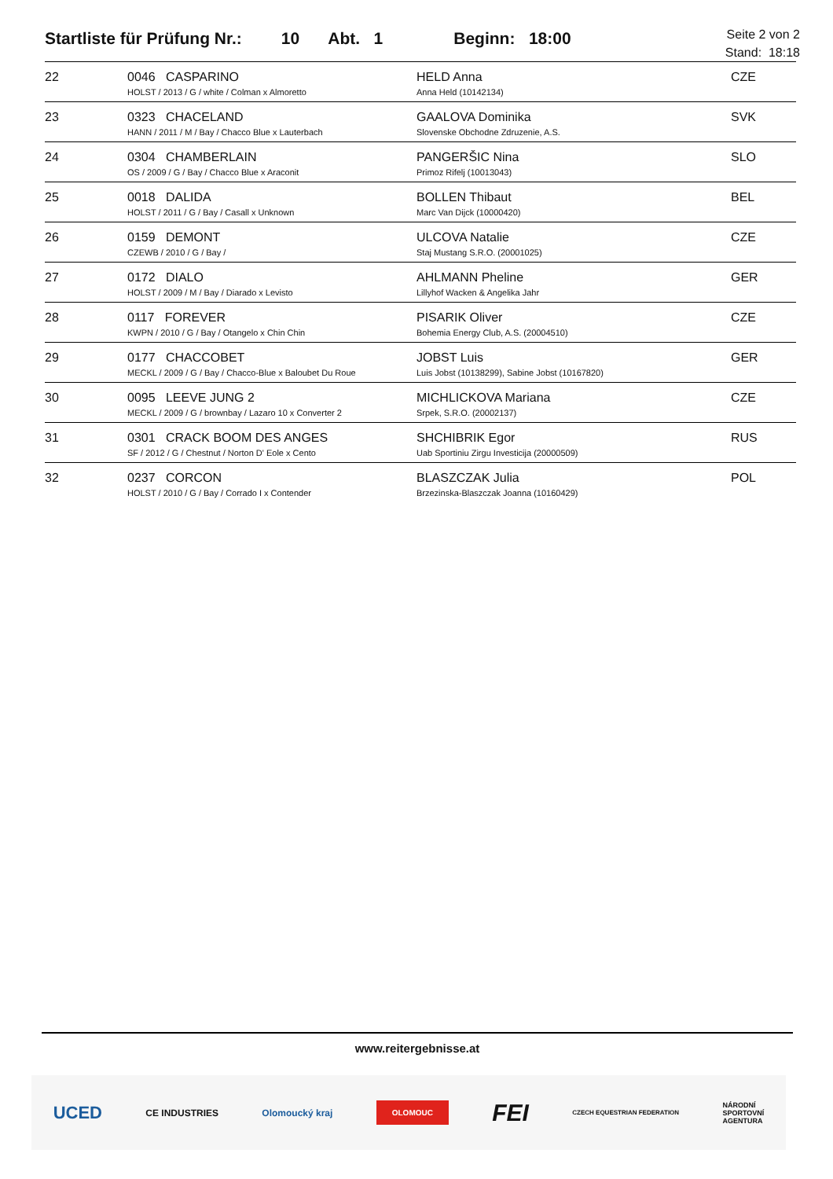Startliste für Prüfung Nr.: 10 Abt. 1 Beginn: 18:00 Seite 2 von 2
Stand: 18:18
| 22 | 0046 CASPARINO HOLST / 2013 / G / white / Colman x Almoretto | HELD Anna Anna Held (10142134) | CZE |
| 23 | 0323 CHACELAND HANN / 2011 / M / Bay / Chacco Blue x Lauterbach | GAALOVA Dominika Slovenske Obchodne Zdruzenie, A.S. | SVK |
| 24 | 0304 CHAMBERLAIN OS / 2009 / G / Bay / Chacco Blue x Araconit | PANGERŠIC Nina Primoz Rifelj (10013043) | SLO |
| 25 | 0018 DALIDA HOLST / 2011 / G / Bay / Casall x Unknown | BOLLEN Thibaut Marc Van Dijck (10000420) | BEL |
| 26 | 0159 DEMONT CZEWB / 2010 / G / Bay / | ULCOVA Natalie Staj Mustang S.R.O. (20001025) | CZE |
| 27 | 0172 DIALO HOLST / 2009 / M / Bay / Diarado x Levisto | AHLMANN Pheline Lillyhof Wacken & Angelika Jahr | GER |
| 28 | 0117 FOREVER KWPN / 2010 / G / Bay / Otangelo x Chin Chin | PISARIK Oliver Bohemia Energy Club, A.S. (20004510) | CZE |
| 29 | 0177 CHACCOBET MECKL / 2009 / G / Bay / Chacco-Blue x Baloubet Du Roue | JOBST Luis Luis Jobst (10138299), Sabine Jobst (10167820) | GER |
| 30 | 0095 LEEVE JUNG 2 MECKL / 2009 / G / brownbay / Lazaro 10 x Converter 2 | MICHLICKOVA Mariana Srpek, S.R.O. (20002137) | CZE |
| 31 | 0301 CRACK BOOM DES ANGES SF / 2012 / G / Chestnut / Norton D' Eole x Cento | SHCHIBRIK Egor Uab Sportiniu Zirgu Investicija (20000509) | RUS |
| 32 | 0237 CORCON HOLST / 2010 / G / Bay / Corrado I x Contender | BLASZCZAK Julia Brzezinska-Blaszczak Joanna (10160429) | POL |
www.reitergebnisse.at
UCED CE INDUSTRIES Olomoucký kraj OLOMOUC FEI CZECH EQUESTRIAN FEDERATION NÁRODNÍ
SPORTOVNÍ
AGENTURA